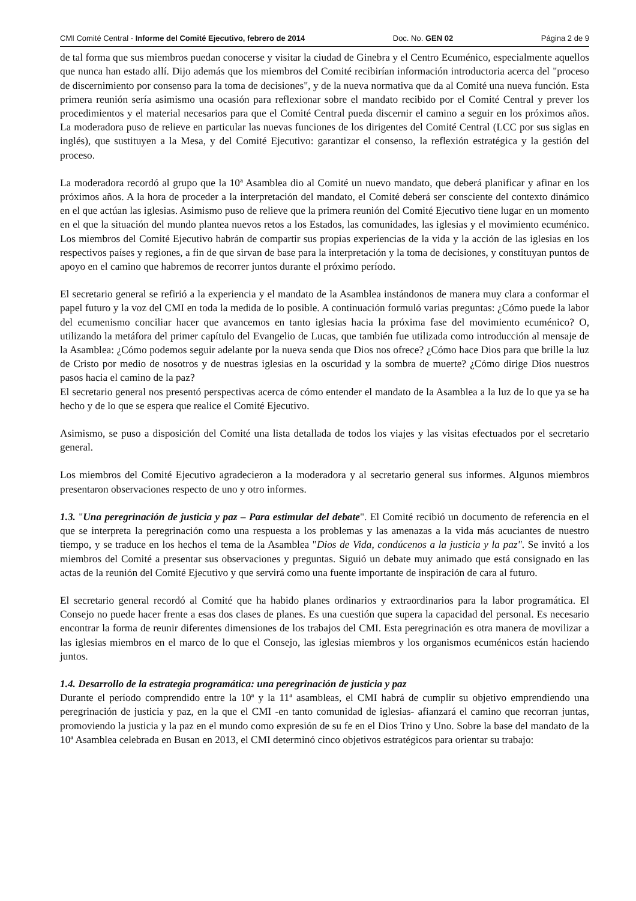CMI Comité Central - Informe del Comité Ejecutivo, febrero de 2014 Doc. No. GEN 02 Página 2 de 9
de tal forma que sus miembros puedan conocerse y visitar la ciudad de Ginebra y el Centro Ecuménico, especialmente aquellos que nunca han estado allí. Dijo además que los miembros del Comité recibirían información introductoria acerca del "proceso de discernimiento por consenso para la toma de decisiones", y de la nueva normativa que da al Comité una nueva función. Esta primera reunión sería asimismo una ocasión para reflexionar sobre el mandato recibido por el Comité Central y prever los procedimientos y el material necesarios para que el Comité Central pueda discernir el camino a seguir en los próximos años. La moderadora puso de relieve en particular las nuevas funciones de los dirigentes del Comité Central (LCC por sus siglas en inglés), que sustituyen a la Mesa, y del Comité Ejecutivo: garantizar el consenso, la reflexión estratégica y la gestión del proceso.
La moderadora recordó al grupo que la 10ª Asamblea dio al Comité un nuevo mandato, que deberá planificar y afinar en los próximos años. A la hora de proceder a la interpretación del mandato, el Comité deberá ser consciente del contexto dinámico en el que actúan las iglesias. Asimismo puso de relieve que la primera reunión del Comité Ejecutivo tiene lugar en un momento en el que la situación del mundo plantea nuevos retos a los Estados, las comunidades, las iglesias y el movimiento ecuménico. Los miembros del Comité Ejecutivo habrán de compartir sus propias experiencias de la vida y la acción de las iglesias en los respectivos países y regiones, a fin de que sirvan de base para la interpretación y la toma de decisiones, y constituyan puntos de apoyo en el camino que habremos de recorrer juntos durante el próximo período.
El secretario general se refirió a la experiencia y el mandato de la Asamblea instándonos de manera muy clara a conformar el papel futuro y la voz del CMI en toda la medida de lo posible. A continuación formuló varias preguntas: ¿Cómo puede la labor del ecumenismo conciliar hacer que avancemos en tanto iglesias hacia la próxima fase del movimiento ecuménico? O, utilizando la metáfora del primer capítulo del Evangelio de Lucas, que también fue utilizada como introducción al mensaje de la Asamblea: ¿Cómo podemos seguir adelante por la nueva senda que Dios nos ofrece? ¿Cómo hace Dios para que brille la luz de Cristo por medio de nosotros y de nuestras iglesias en la oscuridad y la sombra de muerte? ¿Cómo dirige Dios nuestros pasos hacia el camino de la paz?
El secretario general nos presentó perspectivas acerca de cómo entender el mandato de la Asamblea a la luz de lo que ya se ha hecho y de lo que se espera que realice el Comité Ejecutivo.
Asimismo, se puso a disposición del Comité una lista detallada de todos los viajes y las visitas efectuados por el secretario general.
Los miembros del Comité Ejecutivo agradecieron a la moderadora y al secretario general sus informes. Algunos miembros presentaron observaciones respecto de uno y otro informes.
1.3. "Una peregrinación de justicia y paz – Para estimular del debate". El Comité recibió un documento de referencia en el que se interpreta la peregrinación como una respuesta a los problemas y las amenazas a la vida más acuciantes de nuestro tiempo, y se traduce en los hechos el tema de la Asamblea "Dios de Vida, condúcenos a la justicia y la paz". Se invitó a los miembros del Comité a presentar sus observaciones y preguntas. Siguió un debate muy animado que está consignado en las actas de la reunión del Comité Ejecutivo y que servirá como una fuente importante de inspiración de cara al futuro.
El secretario general recordó al Comité que ha habido planes ordinarios y extraordinarios para la labor programática. El Consejo no puede hacer frente a esas dos clases de planes. Es una cuestión que supera la capacidad del personal. Es necesario encontrar la forma de reunir diferentes dimensiones de los trabajos del CMI. Esta peregrinación es otra manera de movilizar a las iglesias miembros en el marco de lo que el Consejo, las iglesias miembros y los organismos ecuménicos están haciendo juntos.
1.4. Desarrollo de la estrategia programática: una peregrinación de justicia y paz
Durante el período comprendido entre la 10ª y la 11ª asambleas, el CMI habrá de cumplir su objetivo emprendiendo una peregrinación de justicia y paz, en la que el CMI -en tanto comunidad de iglesias- afianzará el camino que recorran juntas, promoviendo la justicia y la paz en el mundo como expresión de su fe en el Dios Trino y Uno. Sobre la base del mandato de la 10ª Asamblea celebrada en Busan en 2013, el CMI determinó cinco objetivos estratégicos para orientar su trabajo: